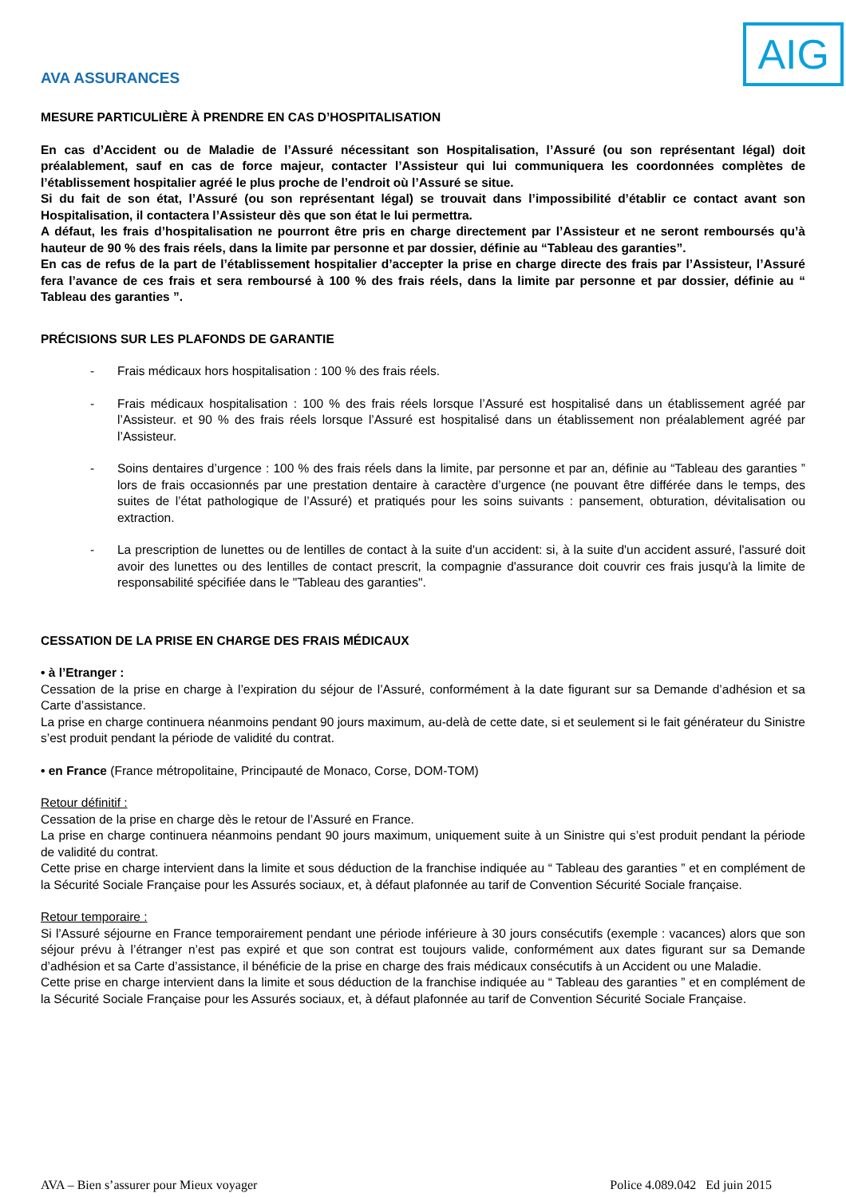AVA ASSURANCES
AIG
MESURE PARTICULIÈRE À PRENDRE EN CAS D’HOSPITALISATION
En cas d’Accident ou de Maladie de l’Assuré nécessitant son Hospitalisation, l’Assuré (ou son représentant légal) doit préalablement, sauf en cas de force majeur, contacter l’Assisteur qui lui communiquera les coordonnées complètes de l’établissement hospitalier agréé le plus proche de l’endroit où l’Assuré se situe.
Si du fait de son état, l’Assuré (ou son représentant légal) se trouvait dans l’impossibilité d’établir ce contact avant son Hospitalisation, il contactera l’Assisteur dès que son état le lui permettra.
A défaut, les frais d’hospitalisation ne pourront être pris en charge directement par l’Assisteur et ne seront remboursés qu’à hauteur de 90 % des frais réels, dans la limite par personne et par dossier, définie au “Tableau des garanties”.
En cas de refus de la part de l’établissement hospitalier d’accepter la prise en charge directe des frais par l’Assisteur, l’Assuré fera l’avance de ces frais et sera remboursé à 100 % des frais réels, dans la limite par personne et par dossier, définie au “ Tableau des garanties ”.
PRÉCISIONS SUR LES PLAFONDS DE GARANTIE
- Frais médicaux hors hospitalisation : 100 % des frais réels.
- Frais médicaux hospitalisation : 100 % des frais réels lorsque l’Assuré est hospitalisé dans un établissement agréé par l’Assisteur. et 90 % des frais réels lorsque l’Assuré est hospitalisé dans un établissement non préalablement agréé par l’Assisteur.
- Soins dentaires d’urgence : 100 % des frais réels dans la limite, par personne et par an, définie au “Tableau des garanties ” lors de frais occasionnés par une prestation dentaire à caractère d’urgence (ne pouvant être différée dans le temps, des suites de l’état pathologique de l’Assuré) et pratiqués pour les soins suivants : pansement, obturation, dévitalisation ou extraction.
- La prescription de lunettes ou de lentilles de contact à la suite d'un accident: si, à la suite d'un accident assuré, l'assuré doit avoir des lunettes ou des lentilles de contact prescrit, la compagnie d'assurance doit couvrir ces frais jusqu'à la limite de responsabilité spécifiée dans le "Tableau des garanties".
CESSATION DE LA PRISE EN CHARGE DES FRAIS MÉDICAUX
• à l’Etranger :
Cessation de la prise en charge à l’expiration du séjour de l’Assuré, conformément à la date figurant sur sa Demande d’adhésion et sa Carte d’assistance.
La prise en charge continuera néanmoins pendant 90 jours maximum, au-delà de cette date, si et seulement si le fait générateur du Sinistre s’est produit pendant la période de validité du contrat.
• en France (France métropolitaine, Principauté de Monaco, Corse, DOM-TOM)
Retour définitif :
Cessation de la prise en charge dès le retour de l’Assuré en France.
La prise en charge continuera néanmoins pendant 90 jours maximum, uniquement suite à un Sinistre qui s’est produit pendant la période de validité du contrat.
Cette prise en charge intervient dans la limite et sous déduction de la franchise indiquée au “ Tableau des garanties ” et en complément de la Sécurité Sociale Française pour les Assurés sociaux, et, à défaut plafonnée au tarif de Convention Sécurité Sociale française.
Retour temporaire :
Si l’Assuré séjourne en France temporairement pendant une période inférieure à 30 jours consécutifs (exemple : vacances) alors que son séjour prévu à l’étranger n’est pas expiré et que son contrat est toujours valide, conformément aux dates figurant sur sa Demande d’adhésion et sa Carte d’assistance, il bénéficie de la prise en charge des frais médicaux consécutifs à un Accident ou une Maladie.
Cette prise en charge intervient dans la limite et sous déduction de la franchise indiquée au “ Tableau des garanties ” et en complément de la Sécurité Sociale Française pour les Assurés sociaux, et, à défaut plafonnée au tarif de Convention Sécurité Sociale Française.
AVA – Bien s’assurer pour Mieux voyager Police 4.089.042 Ed juin 2015